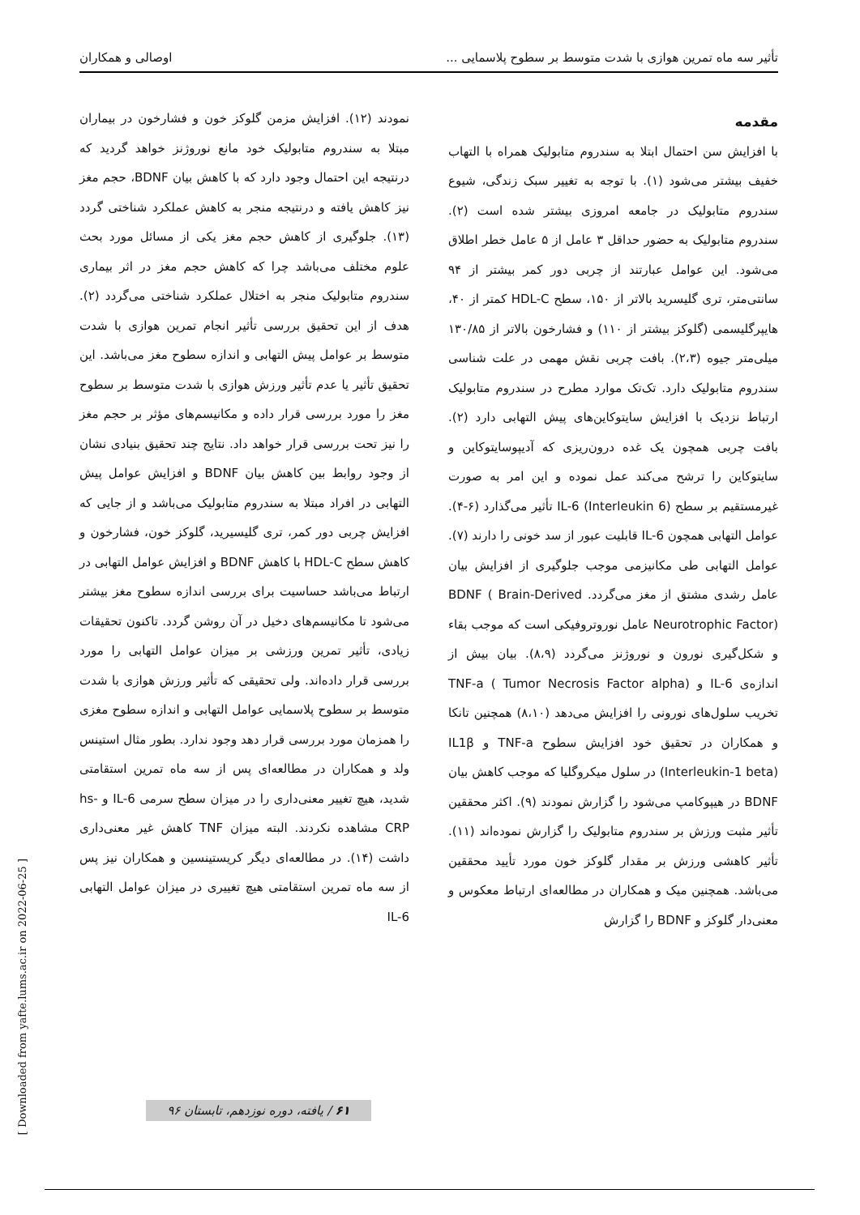تأثیر سه ماه تمرین هوازی با شدت متوسط بر سطوح پلاسمایی ... اوصالی و همکاران
مقدمه
با افزایش سن احتمال ابتلا به سندروم متابولیک همراه با التهاب خفیف بیشتر می‌شود (۱). با توجه به تغییر سبک زندگی، شیوع سندروم متابولیک در جامعه امروزی بیشتر شده است (۲). سندروم متابولیک به حضور حداقل ۳ عامل از ۵ عامل خطر اطلاق می‌شود. این عوامل عبارتند از چربی دور کمر بیشتر از ۹۴ سانتی‌متر، تری گلیسرید بالاتر از ۱۵۰، سطح HDL-C کمتر از ۴۰، هایپرگلیسمی (گلوکز بیشتر از ۱۱۰) و فشارخون بالاتر از ۱۳۰/۸۵ میلی‌متر جیوه (۲،۳). بافت چربی نقش مهمی در علت شناسی سندروم متابولیک دارد. تک‌تک موارد مطرح در سندروم متابولیک ارتباط نزدیک با افزایش سایتوکاین‌های پیش التهابی دارد (۲). بافت چربی همچون یک غده درون‌ریزی که آدیپوسایتوکاین و سایتوکاین را ترشح می‌کند عمل نموده و این امر به صورت غیرمستقیم بر سطح IL-6 (Interleukin 6) تأثیر می‌گذارد (۶-۴). عوامل التهابی همچون IL-6 قابلیت عبور از سد خونی را دارند (۷). عوامل التهابی طی مکانیزمی موجب جلوگیری از افزایش بیان عامل رشدی مشتق از مغز می‌گردد. BDNF ( Brain-Derived Neurotrophic Factor) عامل نوروتروفیکی است که موجب بقاء و شکل‌گیری نورون و نوروژنز می‌گردد (۸،۹). بیان بیش از اندازه‌ی IL-6 و TNF-a ( Tumor Necrosis Factor alpha) تخریب سلول‌های نورونی را افزایش می‌دهد (۸،۱۰) همچنین تانکا و همکاران در تحقیق خود افزایش سطوح TNF-a و IL1β (Interleukin-1 beta) در سلول میکروگلیا که موجب کاهش بیان BDNF در هیپوکامپ می‌شود را گزارش نمودند (۹). اکثر محققین تأثیر مثبت ورزش بر سندروم متابولیک را گزارش نموده‌اند (۱۱). تأثیر کاهشی ورزش بر مقدار گلوکز خون مورد تأیید محققین می‌باشد. همچنین میک و همکاران در مطالعه‌ای ارتباط معکوس و معنی‌دار گلوکز و BDNF را گزارش
نمودند (۱۲). افزایش مزمن گلوکز خون و فشارخون در بیماران مبتلا به سندروم متابولیک خود مانع نوروژنز خواهد گردید که درنتیجه این احتمال وجود دارد که با کاهش بیان BDNF، حجم مغز نیز کاهش یافته و درنتیجه منجر به کاهش عملکرد شناختی گردد (۱۳). جلوگیری از کاهش حجم مغز یکی از مسائل مورد بحث علوم مختلف می‌باشد چرا که کاهش حجم مغز در اثر بیماری سندروم متابولیک منجر به اختلال عملکرد شناختی می‌گردد (۲). هدف از این تحقیق بررسی تأثیر انجام تمرین هوازی با شدت متوسط بر عوامل پیش التهابی و اندازه سطوح مغز می‌باشد. این تحقیق تأثیر یا عدم تأثیر ورزش هوازی با شدت متوسط بر سطوح مغز را مورد بررسی قرار داده و مکانیسم‌های مؤثر بر حجم مغز را نیز تحت بررسی قرار خواهد داد. نتایج چند تحقیق بنیادی نشان از وجود روابط بین کاهش بیان BDNF و افزایش عوامل پیش التهابی در افراد مبتلا به سندروم متابولیک می‌باشد و از جایی که افزایش چربی دور کمر، تری گلیسیرید، گلوکز خون، فشارخون و کاهش سطح HDL-C با کاهش BDNF و افزایش عوامل التهابی در ارتباط می‌باشد حساسیت برای بررسی اندازه سطوح مغز بیشتر می‌شود تا مکانیسم‌های دخیل در آن روشن گردد. تاکنون تحقیقات زیادی، تأثیر تمرین ورزشی بر میزان عوامل التهابی را مورد بررسی قرار داده‌اند. ولی تحقیقی که تأثیر ورزش هوازی با شدت متوسط بر سطوح پلاسمایی عوامل التهابی و اندازه سطوح مغزی را همزمان مورد بررسی قرار دهد وجود ندارد. بطور مثال استینس ولد و همکاران در مطالعه‌ای پس از سه ماه تمرین استقامتی شدید، هیچ تغییر معنی‌داری را در میزان سطح سرمی IL-6 و hs-CRP مشاهده نکردند. البته میزان TNF کاهش غیر معنی‌داری داشت (۱۴). در مطالعه‌ای دیگر کریستینسین و همکاران نیز پس از سه ماه تمرین استقامتی هیچ تغییری در میزان عوامل التهابی IL-6
[ Downloaded from yafte.lums.ac.ir on 2022-06-25 ]
۶۱ / یافته، دوره نوزدهم، تابستان ۹۶